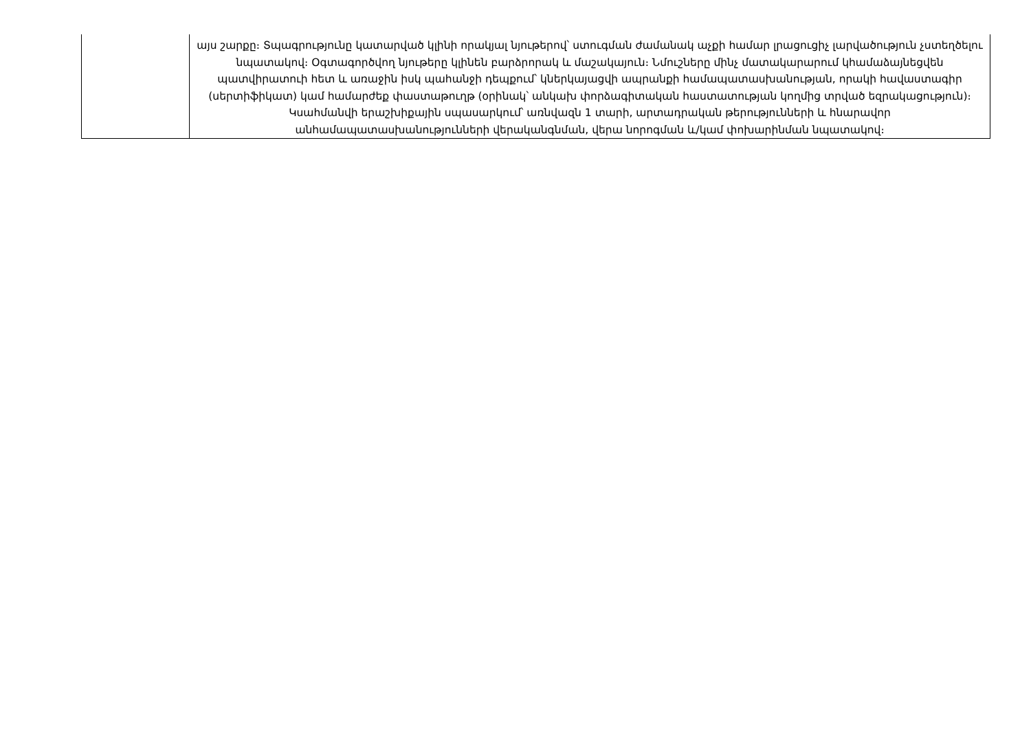| | այս շարքը։ Տպագրությունը կատարված կլինի որակյալ նյութերով՝ ստուգման ժամանակ աչքի համար լրացուցիչ լարվածություն չստեղծելու նպատակով։ Օգտագործվող նյութերը կլինեն բարձրորակ և մաշակայուն։ Նմուշները մինչ մատակարարում կհամաձայնեցվեն պատվիրատուի հետ և առաջին իսկ պահանջի դեպքում՝ կներկայացվի ապրանքի համապատասխանության, որակի հավաստագիր (սերտիֆիկատ) կամ համարժեք փաստաթուղթ (օրինակ՝ անկախ փորձագիտական հաստատության կողմից տրված եզրակացություն)։ Կսահմանվի երաշխիքային սպասարկում՝ առնվազն 1 տարի, արտադրական թերությունների և հնարավոր անհամապատասխանությունների վերականգնման, վերա նորոգման և/կամ փոխարինման նպատակով։ |